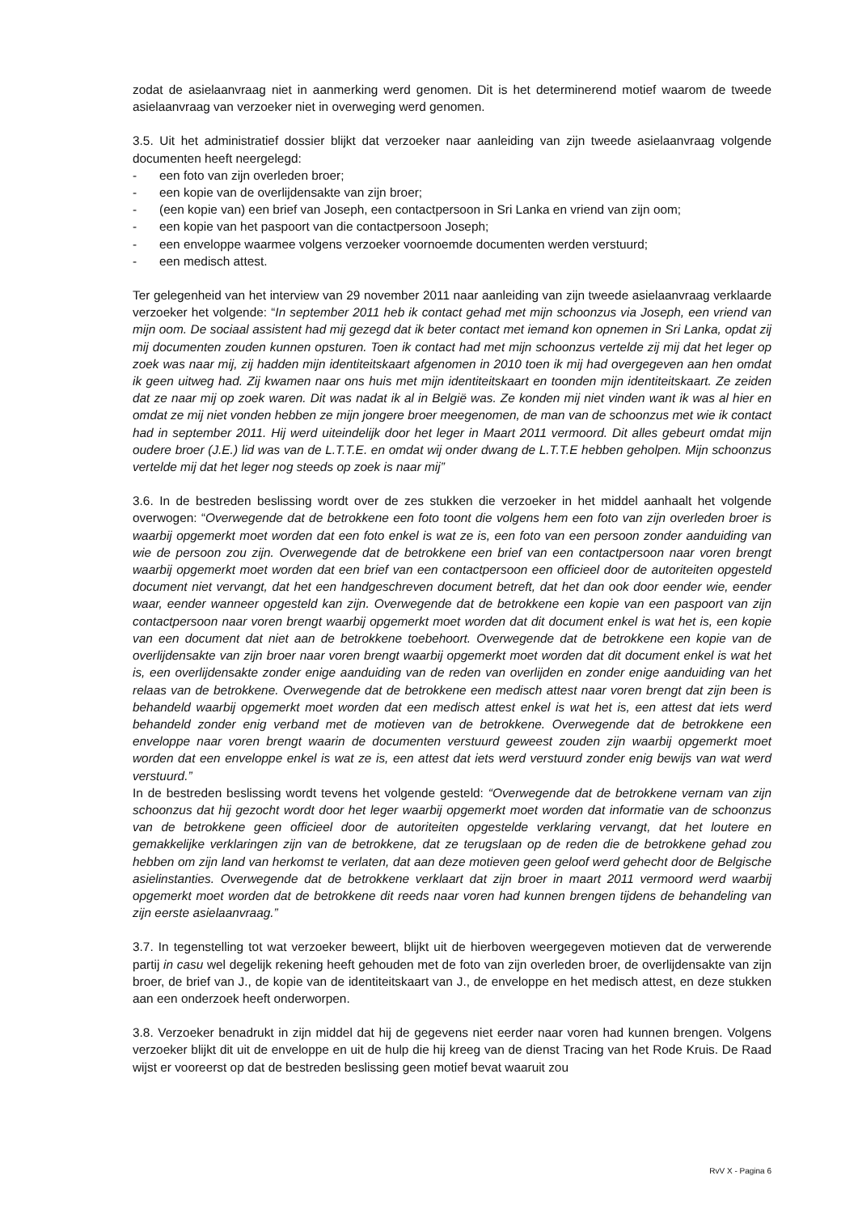zodat de asielaanvraag niet in aanmerking werd genomen. Dit is het determinerend motief waarom de tweede asielaanvraag van verzoeker niet in overweging werd genomen.
3.5. Uit het administratief dossier blijkt dat verzoeker naar aanleiding van zijn tweede asielaanvraag volgende documenten heeft neergelegd:
- een foto van zijn overleden broer;
- een kopie van de overlijdensakte van zijn broer;
- (een kopie van) een brief van Joseph, een contactpersoon in Sri Lanka en vriend van zijn oom;
- een kopie van het paspoort van die contactpersoon Joseph;
- een enveloppe waarmee volgens verzoeker voornoemde documenten werden verstuurd;
- een medisch attest.
Ter gelegenheid van het interview van 29 november 2011 naar aanleiding van zijn tweede asielaanvraag verklaarde verzoeker het volgende: “In september 2011 heb ik contact gehad met mijn schoonzus via Joseph, een vriend van mijn oom. De sociaal assistent had mij gezegd dat ik beter contact met iemand kon opnemen in Sri Lanka, opdat zij mij documenten zouden kunnen opsturen. Toen ik contact had met mijn schoonzus vertelde zij mij dat het leger op zoek was naar mij, zij hadden mijn identiteitskaart afgenomen in 2010 toen ik mij had overgegeven aan hen omdat ik geen uitweg had. Zij kwamen naar ons huis met mijn identiteitskaart en toonden mijn identiteitskaart. Ze zeiden dat ze naar mij op zoek waren. Dit was nadat ik al in België was. Ze konden mij niet vinden want ik was al hier en omdat ze mij niet vonden hebben ze mijn jongere broer meegenomen, de man van de schoonzus met wie ik contact had in september 2011. Hij werd uiteindelijk door het leger in Maart 2011 vermoord. Dit alles gebeurt omdat mijn oudere broer (J.E.) lid was van de L.T.T.E. en omdat wij onder dwang de L.T.T.E hebben geholpen. Mijn schoonzus vertelde mij dat het leger nog steeds op zoek is naar mij”
3.6. In de bestreden beslissing wordt over de zes stukken die verzoeker in het middel aanhaalt het volgende overwogen: “Overwegende dat de betrokkene een foto toont die volgens hem een foto van zijn overleden broer is waarbij opgemerkt moet worden dat een foto enkel is wat ze is, een foto van een persoon zonder aanduiding van wie de persoon zou zijn. Overwegende dat de betrokkene een brief van een contactpersoon naar voren brengt waarbij opgemerkt moet worden dat een brief van een contactpersoon een officieel door de autoriteiten opgesteld document niet vervangt, dat het een handgeschreven document betreft, dat het dan ook door eender wie, eender waar, eender wanneer opgesteld kan zijn. Overwegende dat de betrokkene een kopie van een paspoort van zijn contactpersoon naar voren brengt waarbij opgemerkt moet worden dat dit document enkel is wat het is, een kopie van een document dat niet aan de betrokkene toebehoort. Overwegende dat de betrokkene een kopie van de overlijdensakte van zijn broer naar voren brengt waarbij opgemerkt moet worden dat dit document enkel is wat het is, een overlijdensakte zonder enige aanduiding van de reden van overlijden en zonder enige aanduiding van het relaas van de betrokkene. Overwegende dat de betrokkene een medisch attest naar voren brengt dat zijn been is behandeld waarbij opgemerkt moet worden dat een medisch attest enkel is wat het is, een attest dat iets werd behandeld zonder enig verband met de motieven van de betrokkene. Overwegende dat de betrokkene een enveloppe naar voren brengt waarin de documenten verstuurd geweest zouden zijn waarbij opgemerkt moet worden dat een enveloppe enkel is wat ze is, een attest dat iets werd verstuurd zonder enig bewijs van wat werd verstuurd.”
In de bestreden beslissing wordt tevens het volgende gesteld: “Overwegende dat de betrokkene vernam van zijn schoonzus dat hij gezocht wordt door het leger waarbij opgemerkt moet worden dat informatie van de schoonzus van de betrokkene geen officieel door de autoriteiten opgestelde verklaring vervangt, dat het loutere en gemakkelijke verklaringen zijn van de betrokkene, dat ze terugslaan op de reden die de betrokkene gehad zou hebben om zijn land van herkomst te verlaten, dat aan deze motieven geen geloof werd gehecht door de Belgische asielinstanties. Overwegende dat de betrokkene verklaart dat zijn broer in maart 2011 vermoord werd waarbij opgemerkt moet worden dat de betrokkene dit reeds naar voren had kunnen brengen tijdens de behandeling van zijn eerste asielaanvraag.”
3.7. In tegenstelling tot wat verzoeker beweert, blijkt uit de hierboven weergegeven motieven dat de verwerende partij in casu wel degelijk rekening heeft gehouden met de foto van zijn overleden broer, de overlijdensakte van zijn broer, de brief van J., de kopie van de identiteitskaart van J., de enveloppe en het medisch attest, en deze stukken aan een onderzoek heeft onderworpen.
3.8. Verzoeker benadrukt in zijn middel dat hij de gegevens niet eerder naar voren had kunnen brengen. Volgens verzoeker blijkt dit uit de enveloppe en uit de hulp die hij kreeg van de dienst Tracing van het Rode Kruis. De Raad wijst er vooreerst op dat de bestreden beslissing geen motief bevat waaruit zou
RvV X - Pagina 6